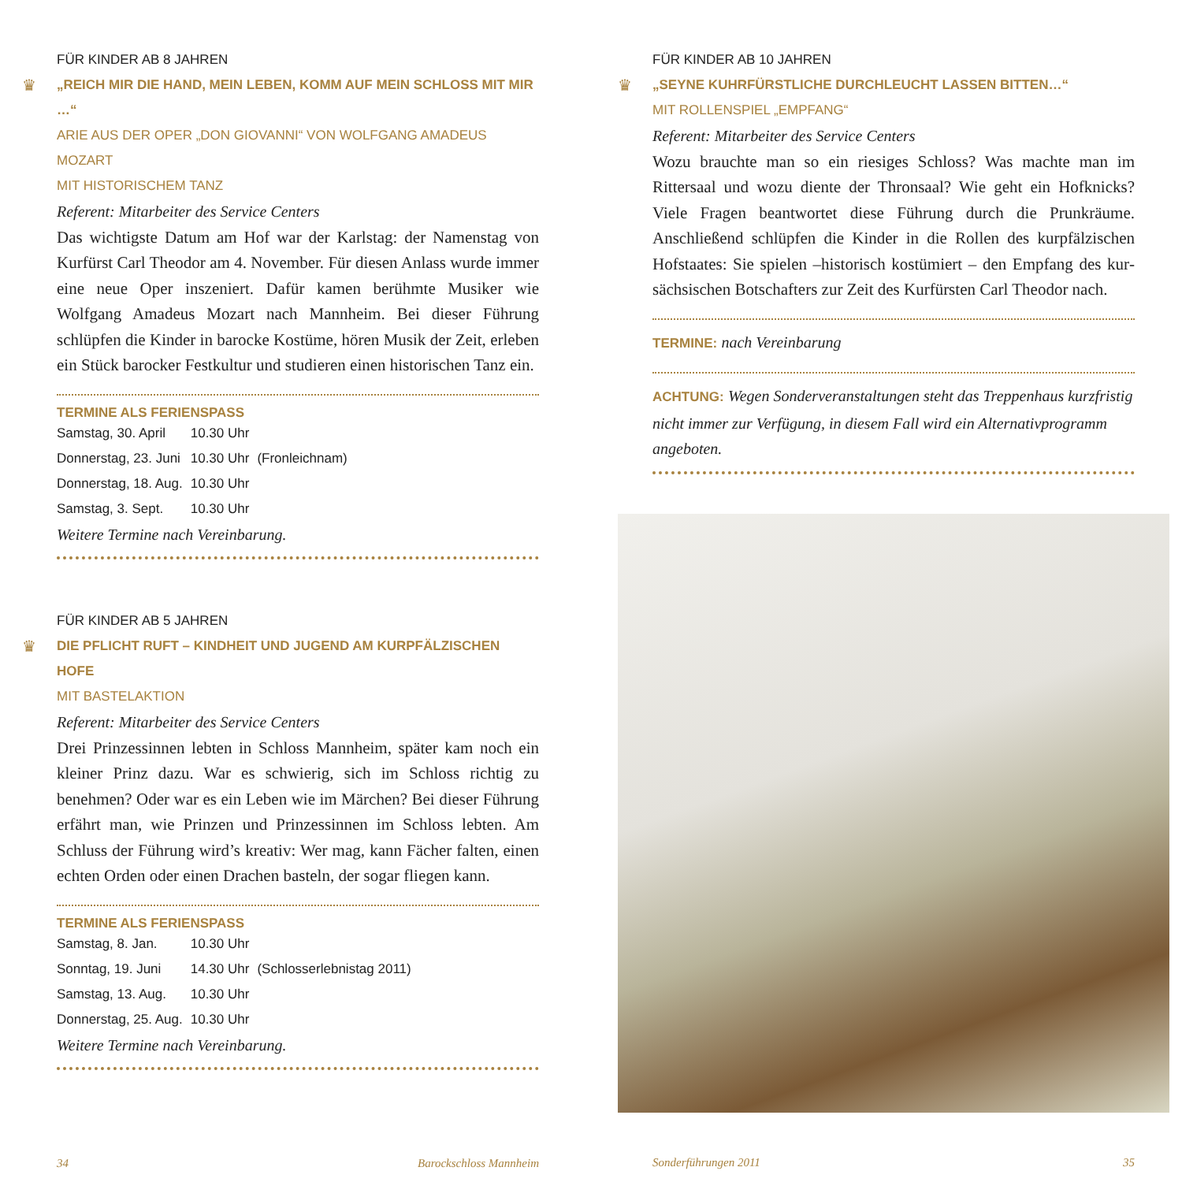FÜR KINDER AB 8 JAHREN
♛ „REICH MIR DIE HAND, MEIN LEBEN, KOMM AUF MEIN SCHLOSS MIT MIR …“
ARIE AUS DER OPER „DON GIOVANNI“ VON WOLFGANG AMADEUS MOZART
MIT HISTORISCHEM TANZ
Referent: Mitarbeiter des Service Centers
Das wichtigste Datum am Hof war der Karlstag: der Namenstag von Kurfürst Carl Theodor am 4. November. Für diesen Anlass wurde immer eine neue Oper inszeniert. Dafür kamen berühmte Musiker wie Wolfgang Amadeus Mozart nach Mannheim. Bei dieser Führung schlüpfen die Kinder in barocke Kostüme, hören Musik der Zeit, erleben ein Stück barocker Festkultur und studieren einen historischen Tanz ein.
TERMINE ALS FERIENSPASS
| Samstag, 30. April | 10.30 Uhr | |
| Donnerstag, 23. Juni | 10.30 Uhr | (Fronleichnam) |
| Donnerstag, 18. Aug. | 10.30 Uhr | |
| Samstag, 3. Sept. | 10.30 Uhr | |
Weitere Termine nach Vereinbarung.
FÜR KINDER AB 5 JAHREN
♛ DIE PFLICHT RUFT – KINDHEIT UND JUGEND AM KURPFÄLZISCHEN HOFE
MIT BASTELAKTION
Referent: Mitarbeiter des Service Centers
Drei Prinzessinnen lebten in Schloss Mannheim, später kam noch ein kleiner Prinz dazu. War es schwierig, sich im Schloss richtig zu benehmen? Oder war es ein Leben wie im Märchen? Bei dieser Führung erfährt man, wie Prinzen und Prinzessinnen im Schloss lebten. Am Schluss der Führung wird’s kreativ: Wer mag, kann Fächer falten, einen echten Orden oder einen Drachen basteln, der sogar fliegen kann.
TERMINE ALS FERIENSPASS
| Samstag, 8. Jan. | 10.30 Uhr | |
| Sonntag, 19. Juni | 14.30 Uhr | (Schlosserlebnistag 2011) |
| Samstag, 13. Aug. | 10.30 Uhr | |
| Donnerstag, 25. Aug. | 10.30 Uhr | |
Weitere Termine nach Vereinbarung.
34 Barockschloss Mannheim
FÜR KINDER AB 10 JAHREN
♛ „SEYNE KUHRFÜRSTLICHE DURCHLEUCHT LASSEN BITTEN…“
MIT ROLLENSPIEL „EMPFANG“
Referent: Mitarbeiter des Service Centers
Wozu brauchte man so ein riesiges Schloss? Was machte man im Rittersaal und wozu diente der Thronsaal? Wie geht ein Hofknicks? Viele Fragen beantwortet diese Führung durch die Prunkräume. Anschließend schlüpfen die Kinder in die Rollen des kurpfälzischen Hofstaates: Sie spielen –historisch kostümiert – den Empfang des kur­sächsischen Botschafters zur Zeit des Kurfürsten Carl Theodor nach.
TERMINE: nach Vereinbarung
ACHTUNG: Wegen Sonderveranstaltungen steht das Treppenhaus kurzfristig nicht immer zur Verfügung, in diesem Fall wird ein Alternativprogramm angeboten.
Sonderführungen 2011 35